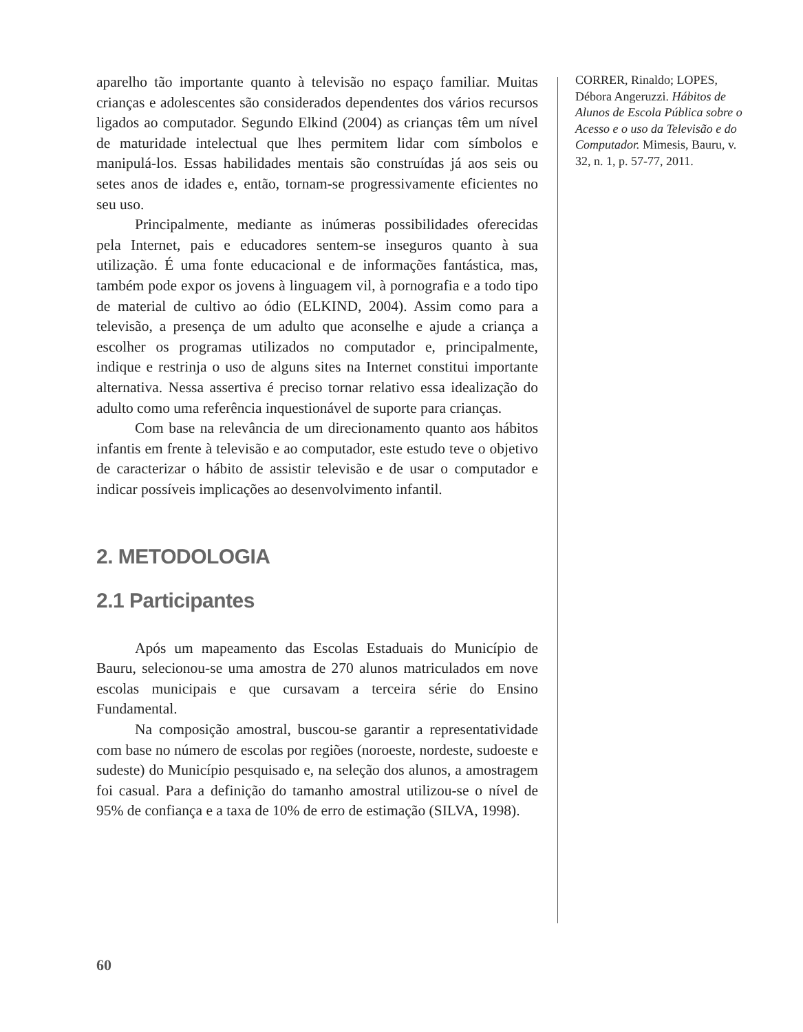aparelho tão importante quanto à televisão no espaço familiar. Muitas crianças e adolescentes são considerados dependentes dos vários recursos ligados ao computador. Segundo Elkind (2004) as crianças têm um nível de maturidade intelectual que lhes permitem lidar com símbolos e manipulá-los. Essas habilidades mentais são construídas já aos seis ou setes anos de idades e, então, tornam-se progressivamente eficientes no seu uso.
Principalmente, mediante as inúmeras possibilidades oferecidas pela Internet, pais e educadores sentem-se inseguros quanto à sua utilização. É uma fonte educacional e de informações fantástica, mas, também pode expor os jovens à linguagem vil, à pornografia e a todo tipo de material de cultivo ao ódio (ELKIND, 2004). Assim como para a televisão, a presença de um adulto que aconselhe e ajude a criança a escolher os programas utilizados no computador e, principalmente, indique e restrinja o uso de alguns sites na Internet constitui importante alternativa. Nessa assertiva é preciso tornar relativo essa idealização do adulto como uma referência inquestionável de suporte para crianças.
Com base na relevância de um direcionamento quanto aos hábitos infantis em frente à televisão e ao computador, este estudo teve o objetivo de caracterizar o hábito de assistir televisão e de usar o computador e indicar possíveis implicações ao desenvolvimento infantil.
2. METODOLOGIA
2.1 Participantes
Após um mapeamento das Escolas Estaduais do Município de Bauru, selecionou-se uma amostra de 270 alunos matriculados em nove escolas municipais e que cursavam a terceira série do Ensino Fundamental.
Na composição amostral, buscou-se garantir a representatividade com base no número de escolas por regiões (noroeste, nordeste, sudoeste e sudeste) do Município pesquisado e, na seleção dos alunos, a amostragem foi casual. Para a definição do tamanho amostral utilizou-se o nível de 95% de confiança e a taxa de 10% de erro de estimação (SILVA, 1998).
CORRER, Rinaldo; LOPES, Débora Angeruzzi. Hábitos de Alunos de Escola Pública sobre o Acesso e o uso da Televisão e do Computador. Mimesis, Bauru, v. 32, n. 1, p. 57-77, 2011.
60